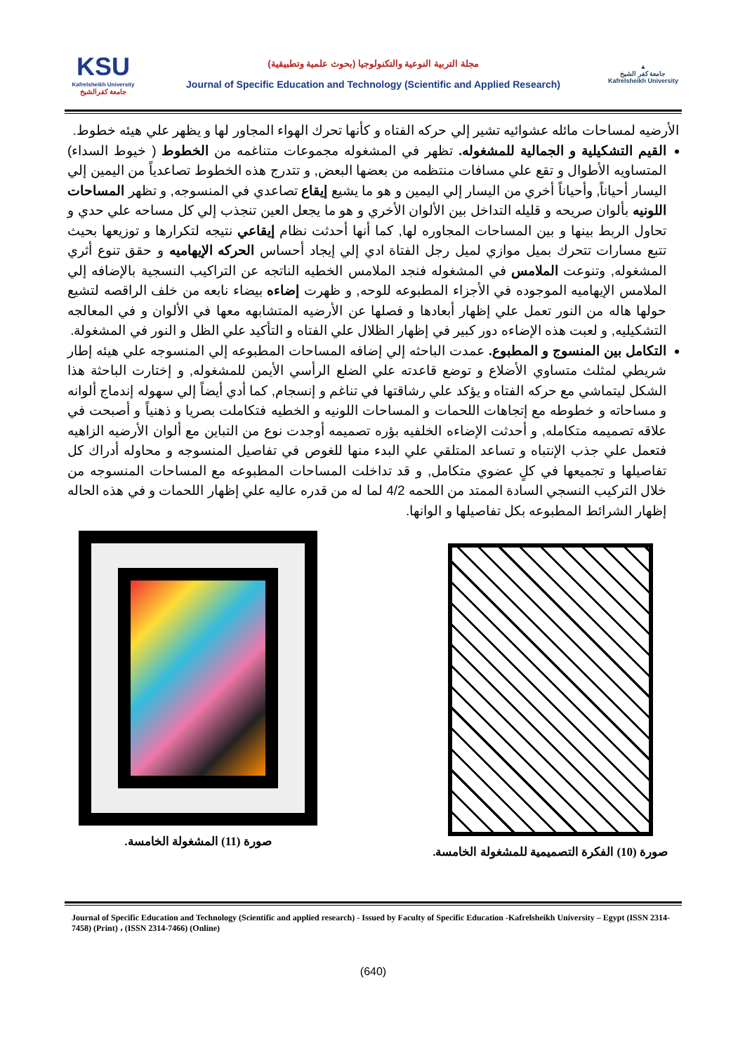KSU
Kafrelsheikh University
جامعة كفرالشيخ
مجلة التربية النوعية والتكنولوجيا (بحوث علمية وتطبيقية)
Journal of Specific Education and Technology (Scientific and Applied Research)
▲
جامعة كفر الشيخ
Kafrelsheikh University
الأرضيه لمساحات مائله عشوائيه تشير إلي حركه الفتاه و كأنها تحرك الهواء المجاور لها و يظهر علي هيئه خطوط.
القيم التشكيلية و الجمالية للمشغوله. تظهر في المشغوله مجموعات متناغمه من الخطوط ( خيوط السداء) المتساويه الأطوال و تقع علي مسافات منتظمه من بعضها البعض, و تتدرج هذه الخطوط تصاعدياً من اليمين إلي اليسار أحياناً, وأحياناً أخري من اليسار إلي اليمين و هو ما يشيع إيقاع تصاعدي في المنسوجه, و تظهر المساحات اللونيه بألوان صريحه و قليله التداخل بين الألوان الأخري و هو ما يجعل العين تنجذب إلي كل مساحه علي حدي و تحاول الربط بينها و بين المساحات المجاوره لها, كما أنها أحدثت نظام إيقاعي نتيجه لتكرارها و توزيعها بحيث تتبع مسارات تتحرك بميل موازي لميل رجل الفتاة ادي إلي إيجاد أحساس الحركه الإيهاميه و حقق تنوع أثري المشغوله, وتنوعت الملامس في المشغوله فنجد الملامس الخطيه الناتجه عن التراكيب النسجية بالإضافه إلي الملامس الإيهاميه الموجوده في الأجزاء المطبوعه للوحه, و ظهرت إضاءه بيضاء نابعه من خلف الراقصه لتشيع حولها هاله من النور تعمل علي إظهار أبعادها و فصلها عن الأرضيه المتشابهه معها في الألوان و في المعالجه التشكيليه, و لعبت هذه الإضاءه دور كبير في إظهار الظلال علي الفتاه و التأكيد علي الظل و النور في المشغولة.
التكامل بين المنسوج و المطبوع. عمدت الباحثه إلي إضافه المساحات المطبوعه إلي المنسوجه علي هيئه إطار شريطي لمثلث متساوي الأضلاع و توضع قاعدته علي الضلع الرأسي الأيمن للمشغوله, و إختارت الباحثة هذا الشكل ليتماشي مع حركه الفتاه و يؤكد علي رشاقتها في تناغم و إنسجام, كما أدي أيضاً إلي سهوله إندماج ألوانه و مساحاته و خطوطه مع إتجاهات اللحمات و المساحات اللونيه و الخطيه فتكاملت بصريا و ذهنياً و أصبحت في علاقه تصميمه متكامله, و أحدثت الإضاءه الخلفيه بؤره تصميمه أوجدت نوع من التباين مع ألوان الأرضيه الزاهيه فتعمل علي جذب الإنتباه و تساعد المتلقي علي البدء منها للغوص في تفاصيل المنسوجه و محاوله أدراك كل تفاصيلها و تجميعها في كلٍ عضوي متكامل, و قد تداخلت المساحات المطبوعه مع المساحات المنسوجه من خلال التركيب النسجي السادة الممتد من اللحمه 4/2 لما له من قدره عاليه علي إظهار اللحمات و في هذه الحاله إظهار الشرائط المطبوعه بكل تفاصيلها و الوانها.
صورة (10) الفكرة التصميمية للمشغولة الخامسة.
صورة (11) المشغولة الخامسة.
Journal of Specific Education and Technology (Scientific and applied research) - Issued by Faculty of Specific Education -Kafrelsheikh University – Egypt (ISSN 2314-7458) (Print) ، (ISSN 2314-7466) (Online)
(640)